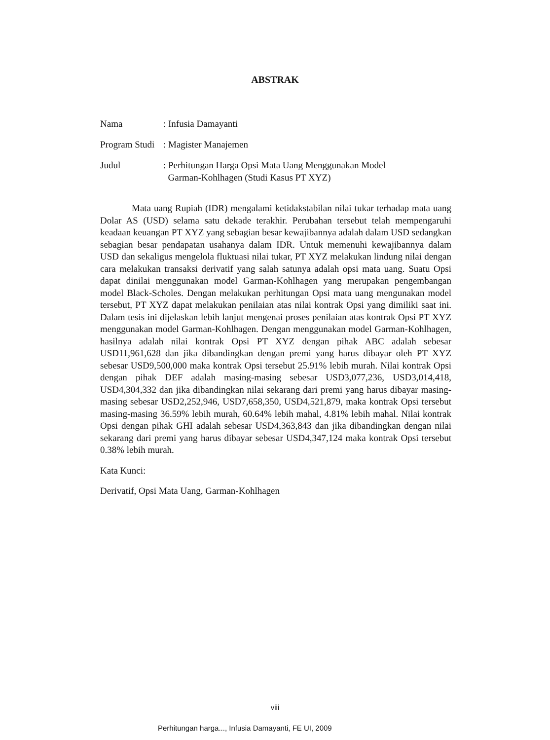ABSTRAK
Nama: Infusia Damayanti
Program Studi: Magister Manajemen
Judul: Perhitungan Harga Opsi Mata Uang Menggunakan Model
Garman-Kohlhagen (Studi Kasus PT XYZ)
Mata uang Rupiah (IDR) mengalami ketidakstabilan nilai tukar terhadap mata uang Dolar AS (USD) selama satu dekade terakhir. Perubahan tersebut telah mempengaruhi keadaan keuangan PT XYZ yang sebagian besar kewajibannya adalah dalam USD sedangkan sebagian besar pendapatan usahanya dalam IDR. Untuk memenuhi kewajibannya dalam USD dan sekaligus mengelola fluktuasi nilai tukar, PT XYZ melakukan lindung nilai dengan cara melakukan transaksi derivatif yang salah satunya adalah opsi mata uang. Suatu Opsi dapat dinilai menggunakan model Garman-Kohlhagen yang merupakan pengembangan model Black-Scholes. Dengan melakukan perhitungan Opsi mata uang mengunakan model tersebut, PT XYZ dapat melakukan penilaian atas nilai kontrak Opsi yang dimiliki saat ini. Dalam tesis ini dijelaskan lebih lanjut mengenai proses penilaian atas kontrak Opsi PT XYZ menggunakan model Garman-Kohlhagen. Dengan menggunakan model Garman-Kohlhagen, hasilnya adalah nilai kontrak Opsi PT XYZ dengan pihak ABC adalah sebesar USD11,961,628 dan jika dibandingkan dengan premi yang harus dibayar oleh PT XYZ sebesar USD9,500,000 maka kontrak Opsi tersebut 25.91% lebih murah. Nilai kontrak Opsi dengan pihak DEF adalah masing-masing sebesar USD3,077,236, USD3,014,418, USD4,304,332 dan jika dibandingkan nilai sekarang dari premi yang harus dibayar masing-masing sebesar USD2,252,946, USD7,658,350, USD4,521,879, maka kontrak Opsi tersebut masing-masing 36.59% lebih murah, 60.64% lebih mahal, 4.81% lebih mahal. Nilai kontrak Opsi dengan pihak GHI adalah sebesar USD4,363,843 dan jika dibandingkan dengan nilai sekarang dari premi yang harus dibayar sebesar USD4,347,124 maka kontrak Opsi tersebut 0.38% lebih murah.
Kata Kunci:
Derivatif, Opsi Mata Uang, Garman-Kohlhagen
viii
Perhitungan harga..., Infusia Damayanti, FE UI, 2009